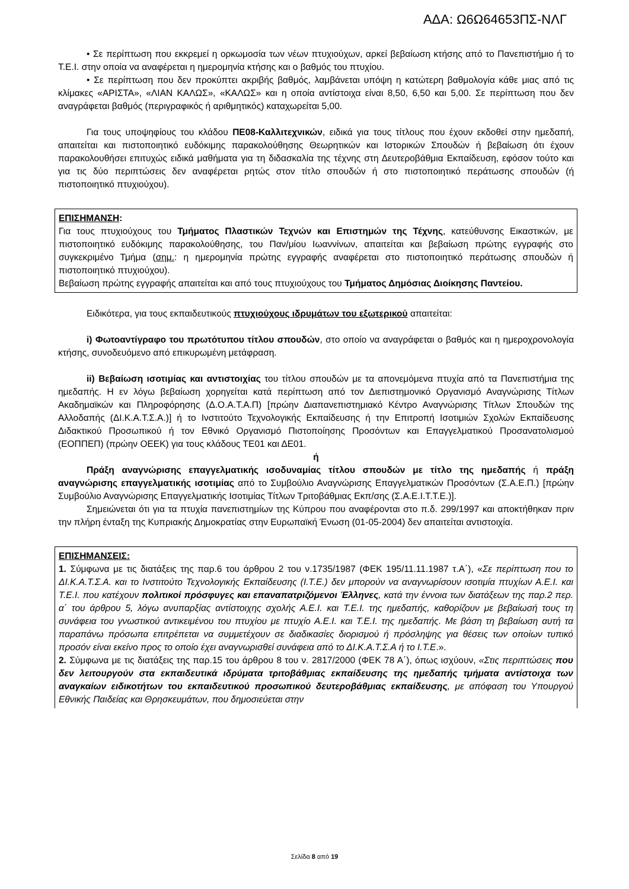ΑΔΑ: Ω6Ω64653ΠΣ-ΝΛΓ
• Σε περίπτωση που εκκρεμεί η ορκωμοσία των νέων πτυχιούχων, αρκεί βεβαίωση κτήσης από το Πανεπιστήμιο ή το Τ.Ε.Ι. στην οποία να αναφέρεται η ημερομηνία κτήσης και ο βαθμός του πτυχίου.
• Σε περίπτωση που δεν προκύπτει ακριβής βαθμός, λαμβάνεται υπόψη η κατώτερη βαθμολογία κάθε μιας από τις κλίμακες «ΑΡΙΣΤΑ», «ΛΙΑΝ ΚΑΛΩΣ», «ΚΑΛΩΣ» και η οποία αντίστοιχα είναι 8,50, 6,50 και 5,00. Σε περίπτωση που δεν αναγράφεται βαθμός (περιγραφικός ή αριθμητικός) καταχωρείται 5,00.
Για τους υποψηφίους του κλάδου ΠΕ08-Καλλιτεχνικών, ειδικά για τους τίτλους που έχουν εκδοθεί στην ημεδαπή, απαιτείται και πιστοποιητικό ευδόκιμης παρακολούθησης Θεωρητικών και Ιστορικών Σπουδών ή βεβαίωση ότι έχουν παρακολουθήσει επιτυχώς ειδικά μαθήματα για τη διδασκαλία της τέχνης στη Δευτεροβάθμια Εκπαίδευση, εφόσον τούτο και για τις δύο περιπτώσεις δεν αναφέρεται ρητώς στον τίτλο σπουδών ή στο πιστοποιητικό περάτωσης σπουδών (ή πιστοποιητικό πτυχιούχου).
ΕΠΙΣΗΜΑΝΣΗ:
Για τους πτυχιούχους του Τμήματος Πλαστικών Τεχνών και Επιστημών της Τέχνης, κατεύθυνσης Εικαστικών, με πιστοποιητικό ευδόκιμης παρακολούθησης, του Παν/μίου Ιωαννίνων, απαιτείται και βεβαίωση πρώτης εγγραφής στο συγκεκριμένο Τμήμα (σημ.: η ημερομηνία πρώτης εγγραφής αναφέρεται στο πιστοποιητικό περάτωσης σπουδών ή πιστοποιητικό πτυχιούχου).
Βεβαίωση πρώτης εγγραφής απαιτείται και από τους πτυχιούχους του Τμήματος Δημόσιας Διοίκησης Παντείου.
Ειδικότερα, για τους εκπαιδευτικούς πτυχιούχους ιδρυμάτων του εξωτερικού απαιτείται:
i) Φωτοαντίγραφο του πρωτότυπου τίτλου σπουδών, στο οποίο να αναγράφεται ο βαθμός και η ημεροχρονολογία κτήσης, συνοδευόμενο από επικυρωμένη μετάφραση.
ii) Βεβαίωση ισοτιμίας και αντιστοιχίας του τίτλου σπουδών με τα απονεμόμενα πτυχία από τα Πανεπιστήμια της ημεδαπής. Η εν λόγω βεβαίωση χορηγείται κατά περίπτωση από τον Διεπιστημονικό Οργανισμό Αναγνώρισης Τίτλων Ακαδημαϊκών και Πληροφόρησης (Δ.Ο.Α.Τ.Α.Π) [πρώην Διαπανεπιστημιακό Κέντρο Αναγνώρισης Τίτλων Σπουδών της Αλλοδαπής (ΔΙ.Κ.Α.Τ.Σ.Α.)] ή το Ινστιτούτο Τεχνολογικής Εκπαίδευσης ή την Επιτροπή Ισοτιμιών Σχολών Εκπαίδευσης Διδακτικού Προσωπικού ή τον Εθνικό Οργανισμό Πιστοποίησης Προσόντων και Επαγγελματικού Προσανατολισμού (ΕΟΠΠΕΠ) (πρώην ΟΕΕΚ) για τους κλάδους ΤΕ01 και ΔΕ01.
ή
Πράξη αναγνώρισης επαγγελματικής ισοδυναμίας τίτλου σπουδών με τίτλο της ημεδαπής ή πράξη αναγνώρισης επαγγελματικής ισοτιμίας από το Συμβούλιο Αναγνώρισης Επαγγελματικών Προσόντων (Σ.Α.Ε.Π.) [πρώην Συμβούλιο Αναγνώρισης Επαγγελματικής Ισοτιμίας Τίτλων Τριτοβάθμιας Εκπ/σης (Σ.Α.Ε.Ι.Τ.Τ.Ε.)].
Σημειώνεται ότι για τα πτυχία πανεπιστημίων της Κύπρου που αναφέρονται στο π.δ. 299/1997 και αποκτήθηκαν πριν την πλήρη ένταξη της Κυπριακής Δημοκρατίας στην Ευρωπαϊκή Ένωση (01-05-2004) δεν απαιτείται αντιστοιχία.
ΕΠΙΣΗΜΑΝΣΕΙΣ:
1. Σύμφωνα με τις διατάξεις της παρ.6 του άρθρου 2 του ν.1735/1987 (ΦΕΚ 195/11.11.1987 τ.Α΄), «Σε περίπτωση που το ΔΙ.Κ.Α.Τ.Σ.Α. και το Ινστιτούτο Τεχνολογικής Εκπαίδευσης (Ι.Τ.Ε.) δεν μπορούν να αναγνωρίσουν ισοτιμία πτυχίων Α.Ε.Ι. και Τ.Ε.Ι. που κατέχουν πολιτικοί πρόσφυγες και επαναπατριζόμενοι Έλληνες, κατά την έννοια των διατάξεων της παρ.2 περ. α΄ του άρθρου 5, λόγω ανυπαρξίας αντίστοιχης σχολής Α.Ε.Ι. και Τ.Ε.Ι. της ημεδαπής, καθορίζουν με βεβαίωσή τους τη συνάφεια του γνωστικού αντικειμένου του πτυχίου με πτυχίο Α.Ε.Ι. και Τ.Ε.Ι. της ημεδαπής. Με βάση τη βεβαίωση αυτή τα παραπάνω πρόσωπα επιτρέπεται να συμμετέχουν σε διαδικασίες διορισμού ή πρόσληψης για θέσεις των οποίων τυπικό προσόν είναι εκείνο προς το οποίο έχει αναγνωρισθεί συνάφεια από το ΔΙ.Κ.Α.Τ.Σ.Α ή το Ι.Τ.Ε.».
2. Σύμφωνα με τις διατάξεις της παρ.15 του άρθρου 8 του ν. 2817/2000 (ΦΕΚ 78 Α΄), όπως ισχύουν, «Στις περιπτώσεις που δεν λειτουργούν στα εκπαιδευτικά ιδρύματα τριτοβάθμιας εκπαίδευσης της ημεδαπής τμήματα αντίστοιχα των αναγκαίων ειδικοτήτων του εκπαιδευτικού προσωπικού δευτεροβάθμιας εκπαίδευσης, με απόφαση του Υπουργού Εθνικής Παιδείας και Θρησκευμάτων, που δημοσιεύεται στην
Σελίδα 8 από 19